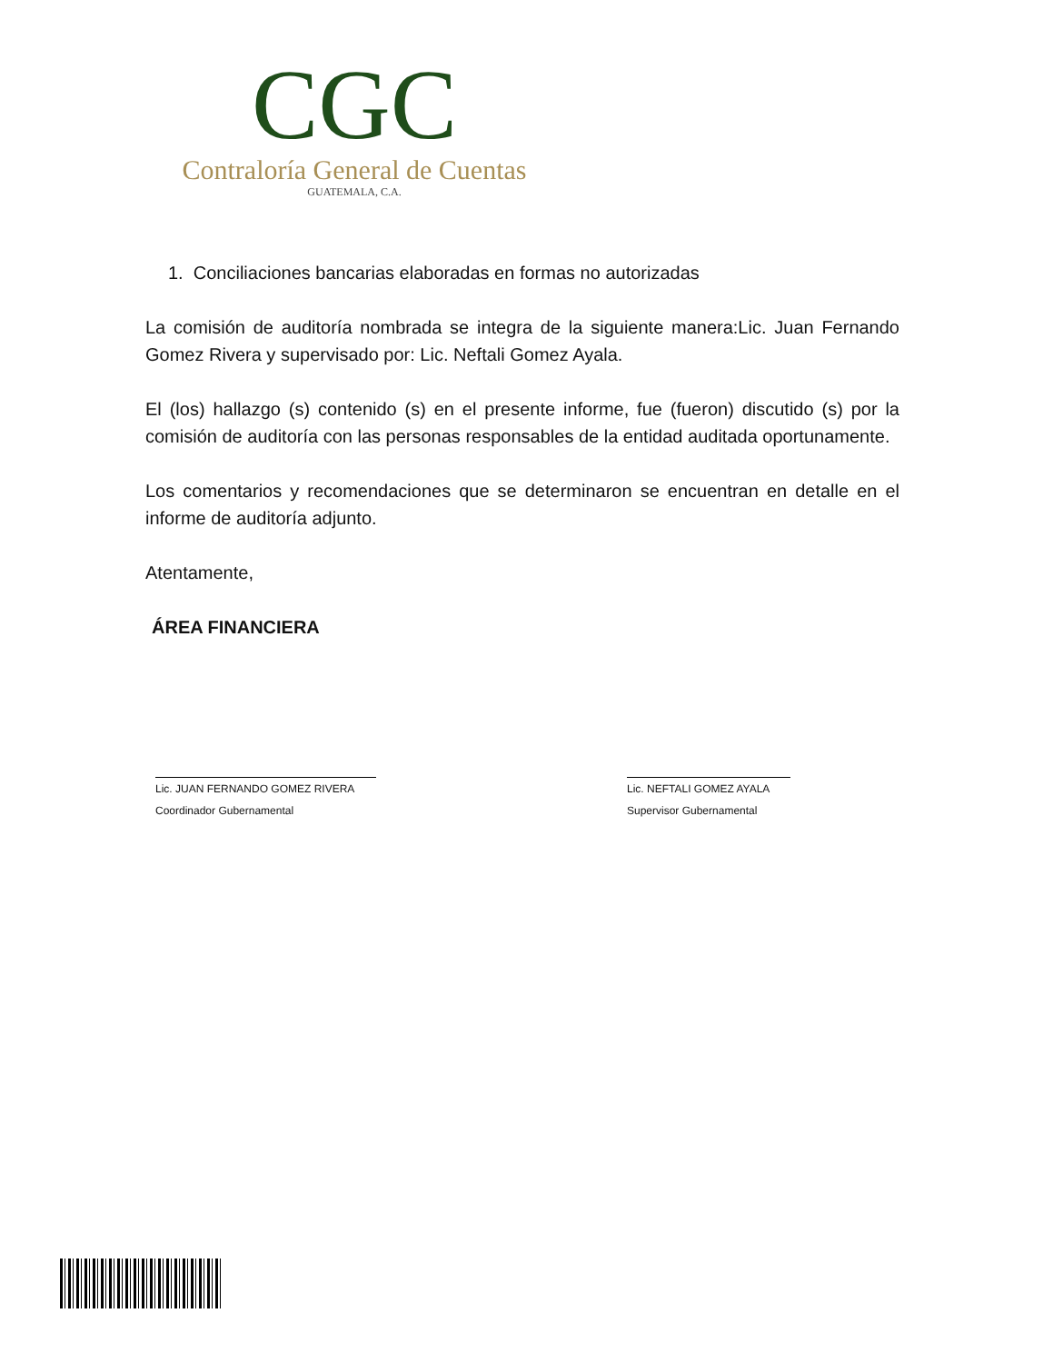CGC
Contraloría General de Cuentas
GUATEMALA, C.A.
1. Conciliaciones bancarias elaboradas en formas no autorizadas
La comisión de auditoría nombrada se integra de la siguiente manera:Lic. Juan Fernando Gomez Rivera y supervisado por: Lic. Neftali Gomez Ayala.
El (los) hallazgo (s) contenido (s) en el presente informe, fue (fueron) discutido (s) por la comisión de auditoría con las personas responsables de la entidad auditada oportunamente.
Los comentarios y recomendaciones que se determinaron se encuentran en detalle en el informe de auditoría adjunto.
Atentamente,
ÁREA FINANCIERA
Lic. JUAN FERNANDO GOMEZ RIVERA
Coordinador Gubernamental
Lic. NEFTALI GOMEZ AYALA
Supervisor Gubernamental